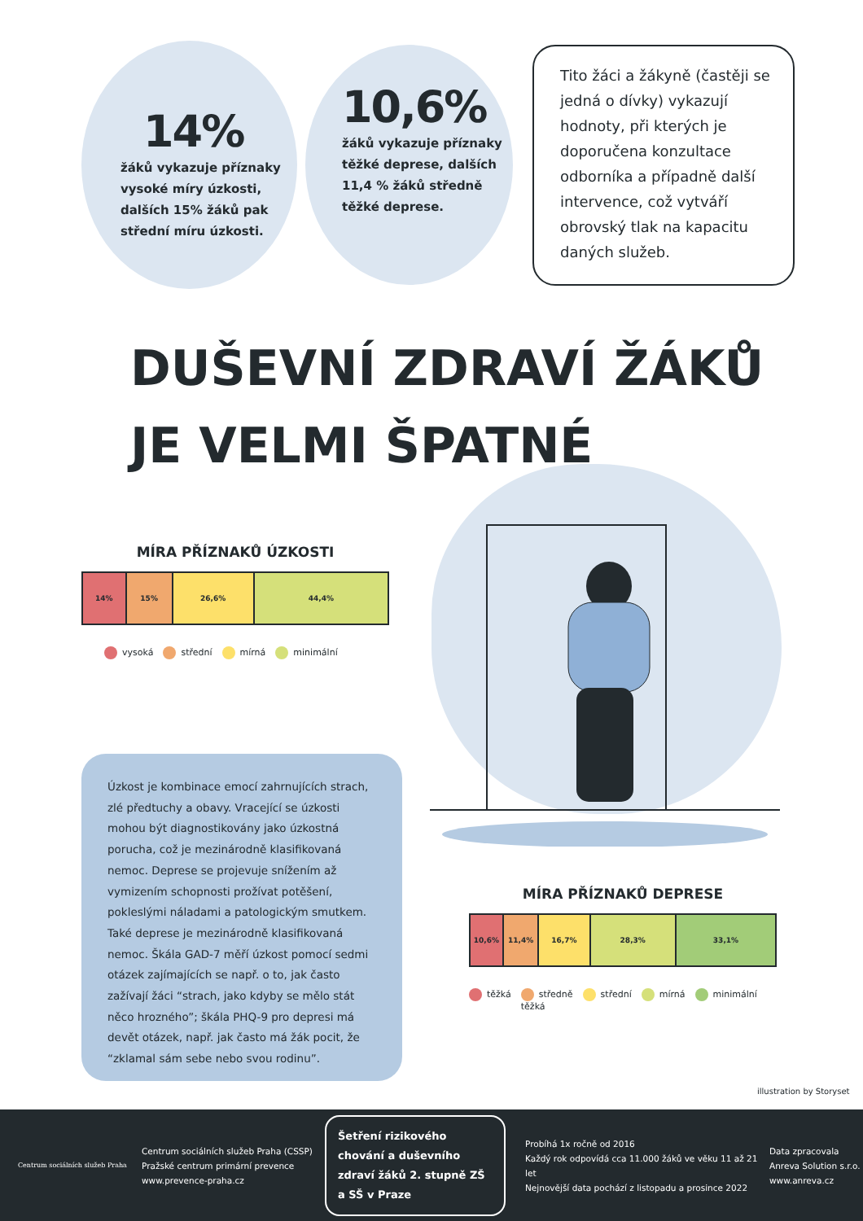14%
žáků vykazuje příznaky
vysoké míry úzkosti,
dalších 15% žáků pak
střední míru úzkosti.
10,6%
žáků vykazuje příznaky
těžké deprese, dalších
11,4 % žáků středně
těžké deprese.
Tito žáci a žákyně (častěji se jedná o dívky) vykazují hodnoty, při kterých je doporučena konzultace odborníka a případně další intervence, což vytváří obrovský tlak na kapacitu daných služeb.
DUŠEVNÍ ZDRAVÍ ŽÁKŮ
JE VELMI ŠPATNÉ
MÍRA PŘÍZNAKŮ ÚZKOSTI
14% 15% 26,6% 44,4%
vysoká střední mírná minimální
Úzkost je kombinace emocí zahrnujících strach, zlé předtuchy a obavy. Vracející se úzkosti mohou být diagnostikovány jako úzkostná porucha, což je mezinárodně klasifikovaná nemoc. Deprese se projevuje snížením až vymizením schopnosti prožívat potěšení, pokleslými náladami a patologickým smutkem. Také deprese je mezinárodně klasifikovaná nemoc. Škála GAD-7 měří úzkost pomocí sedmi otázek zajímajících se např. o to, jak často zažívají žáci “strach, jako kdyby se mělo stát něco hrozného”; škála PHQ-9 pro depresi má devět otázek, např. jak často má žák pocit, že “zklamal sám sebe nebo svou rodinu”.
MÍRA PŘÍZNAKŮ DEPRESE
10,6% 11,4% 16,7% 28,3% 33,1%
těžká středně
těžká
střední mírná minimální
illustration by Storyset
Centrum sociálních služeb Praha
Centrum sociálních služeb Praha (CSSP)
Pražské centrum primární prevence
www.prevence-praha.cz
Šetření rizikového chování a duševního zdraví žáků 2. stupně ZŠ a SŠ v Praze
Probíhá 1x ročně od 2016
Každý rok odpovídá cca 11.000 žáků ve věku 11 až 21 let
Nejnovější data pochází z listopadu a prosince 2022
Data zpracovala
Anreva Solution s.r.o.
www.anreva.cz